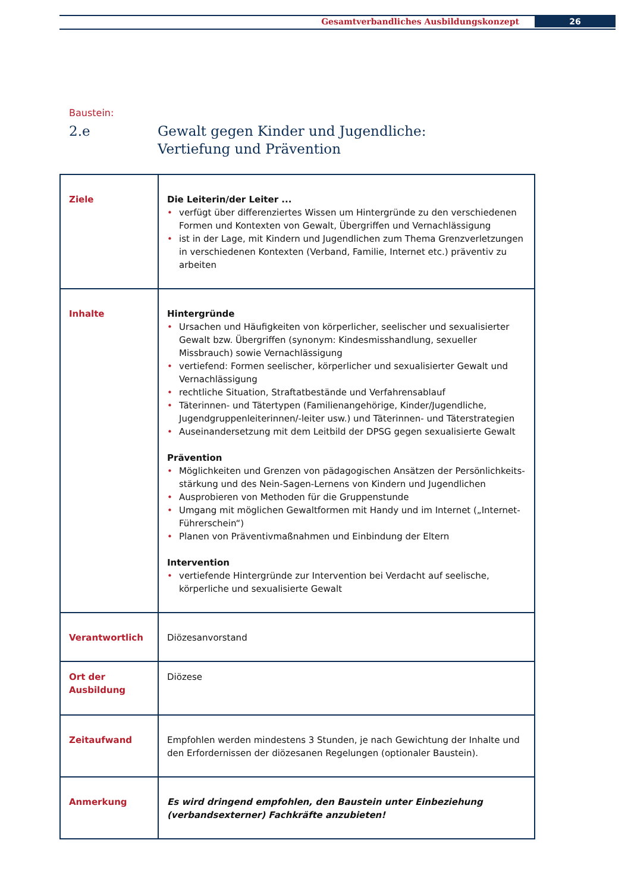Gesamtverbandliches Ausbildungskonzept
26
Baustein:
2.e Gewalt gegen Kinder und Jugendliche:
Vertiefung und Prävention
| Ziele | Die Leiterin/der Leiter ... • verfügt über differenziertes Wissen um Hintergründe zu den verschiedenen Formen und Kontexten von Gewalt, Übergriffen und Vernachlässigung • ist in der Lage, mit Kindern und Jugendlichen zum Thema Grenzverletzungen in verschiedenen Kontexten (Verband, Familie, Internet etc.) präventiv zu arbeiten |
| Inhalte | Hintergründe • Ursachen und Häufigkeiten von körperlicher, seelischer und sexualisierter Gewalt bzw. Übergriffen (synonym: Kindesmisshandlung, sexueller Missbrauch) sowie Vernachlässigung • vertiefend: Formen seelischer, körperlicher und sexualisierter Gewalt und Vernachlässigung • rechtliche Situation, Straftatbestände und Verfahrensablauf • Täterinnen- und Tätertypen (Familienangehörige, Kinder/Jugendliche, Jugendgruppenleiterinnen/-leiter usw.) und Täterinnen- und Täterstrategien • Auseinandersetzung mit dem Leitbild der DPSG gegen sexualisierte Gewalt Prävention • Möglichkeiten und Grenzen von pädagogischen Ansätzen der Persönlichkeits-stärkung und des Nein-Sagen-Lernens von Kindern und Jugendlichen • Ausprobieren von Methoden für die Gruppenstunde • Umgang mit möglichen Gewaltformen mit Handy und im Internet („Internet-Führerschein“) • Planen von Präventivmaßnahmen und Einbindung der Eltern Intervention • vertiefende Hintergründe zur Intervention bei Verdacht auf seelische, körperliche und sexualisierte Gewalt |
| Verantwortlich | Diözesanvorstand |
| Ort der Ausbildung | Diözese |
| Zeitaufwand | Empfohlen werden mindestens 3 Stunden, je nach Gewichtung der Inhalte und den Erfordernissen der diözesanen Regelungen (optionaler Baustein). |
| Anmerkung | Es wird dringend empfohlen, den Baustein unter Einbeziehung (verbandsexterner) Fachkräfte anzubieten! |